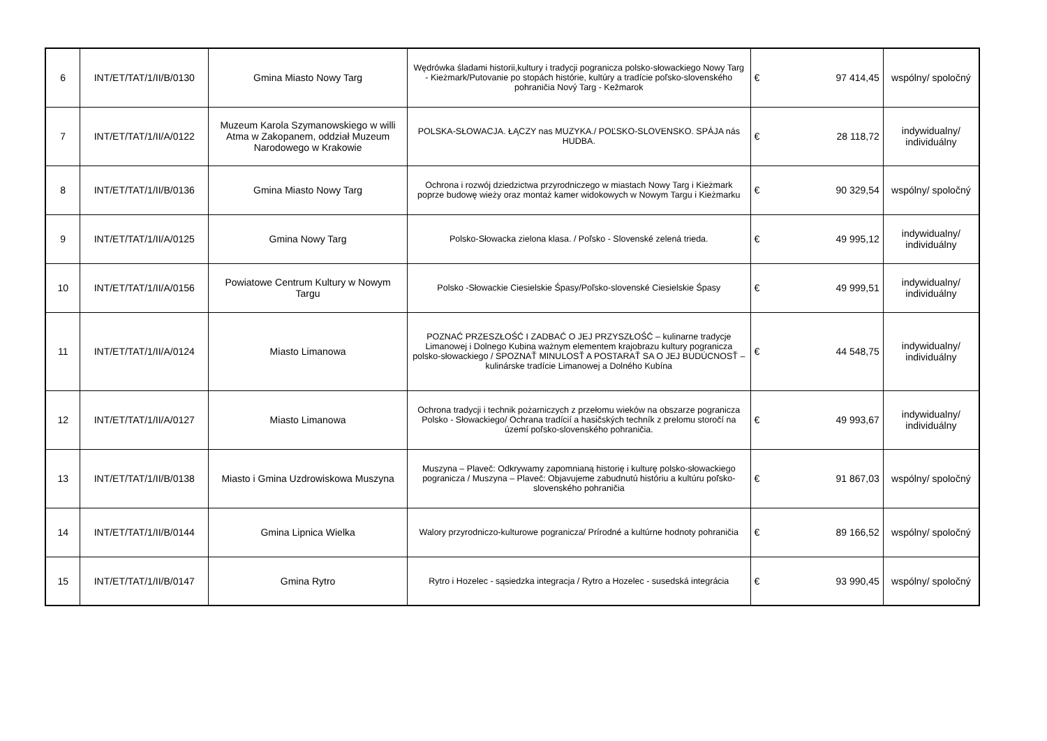| 6 | INT/ET/TAT/1/II/B/0130 | Gmina Miasto Nowy Targ | Wędrówka śladami historii,kultury i tradycji pogranicza polsko-słowackiego Nowy Targ - Kieżmark/Putovanie po stopách histórie, kultúry a tradície poľsko-slovenského pohraničia Nový Targ - Kežmarok | € | 97 414,45 | wspólny/ spoločný |
| 7 | INT/ET/TAT/1/II/A/0122 | Muzeum Karola Szymanowskiego w willi Atma w Zakopanem, oddział Muzeum Narodowego w Krakowie | POLSKA-SŁOWACJA. ŁĄCZY nas MUZYKA./ POĽSKO-SLOVENSKO. SPÁJA nás HUDBA. | € | 28 118,72 | indywidualny/ individuálny |
| 8 | INT/ET/TAT/1/II/B/0136 | Gmina Miasto Nowy Targ | Ochrona i rozwój dziedzictwa przyrodniczego w miastach Nowy Targ i Kieżmark poprze budowę wieży oraz montaż kamer widokowych w Nowym Targu i Kieżmarku | € | 90 329,54 | wspólny/ spoločný |
| 9 | INT/ET/TAT/1/II/A/0125 | Gmina Nowy Targ | Polsko-Słowacka zielona klasa. / Poľsko - Slovenské zelená trieda. | € | 49 995,12 | indywidualny/ individuálny |
| 10 | INT/ET/TAT/1/II/A/0156 | Powiatowe Centrum Kultury w Nowym Targu | Polsko -Słowackie Ciesielskie Śpasy/Poľsko-slovenské Ciesielskie Śpasy | € | 49 999,51 | indywidualny/ individuálny |
| 11 | INT/ET/TAT/1/II/A/0124 | Miasto Limanowa | POZNAĆ PRZESZŁOŚĆ I ZADBAĆ O JEJ PRZYSZŁOŚĆ – kulinarne tradycje Limanowej i Dolnego Kubina ważnym elementem krajobrazu kultury pogranicza polsko-słowackiego / SPOZNAŤ MINULOSŤ A POSTARAŤ SA O JEJ BUDÚCNOSŤ – kulinárske tradície Limanowej a Dolného Kubína | € | 44 548,75 | indywidualny/ individuálny |
| 12 | INT/ET/TAT/1/II/A/0127 | Miasto Limanowa | Ochrona tradycji i technik pożarniczych z przełomu wieków na obszarze pogranicza Polsko - Słowackiego/ Ochrana tradícií a hasičských techník z prelomu storočí na území poľsko-slovenského pohraničia. | € | 49 993,67 | indywidualny/ individuálny |
| 13 | INT/ET/TAT/1/II/B/0138 | Miasto i Gmina Uzdrowiskowa Muszyna | Muszyna – Plaveč: Odkrywamy zapomnianą historię i kulturę polsko-słowackiego pogranicza / Muszyna – Plaveč: Objavujeme zabudnutú históriu a kultúru poľsko-slovenského pohraničia | € | 91 867,03 | wspólny/ spoločný |
| 14 | INT/ET/TAT/1/II/B/0144 | Gmina Lipnica Wielka | Walory przyrodniczo-kulturowe pogranicza/ Prírodné a kultúrne hodnoty pohraničia | € | 89 166,52 | wspólny/ spoločný |
| 15 | INT/ET/TAT/1/II/B/0147 | Gmina Rytro | Rytro i Hozelec - sąsiedzka integracja / Rytro a Hozelec - susedská integrácia | € | 93 990,45 | wspólny/ spoločný |